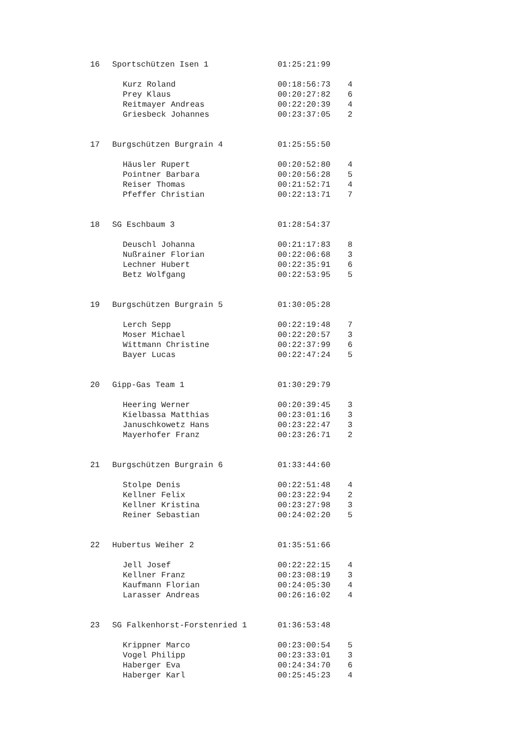| 16 | Sportschützen Isen 1 | 01:25:21:99 | |
| | Kurz Roland | 00:18:56:73 | 4 |
| | Prey Klaus | 00:20:27:82 | 6 |
| | Reitmayer Andreas | 00:22:20:39 | 4 |
| | Griesbeck Johannes | 00:23:37:05 | 2 |
| 17 | Burgschützen Burgrain 4 | 01:25:55:50 | |
| | Häusler Rupert | 00:20:52:80 | 4 |
| | Pointner Barbara | 00:20:56:28 | 5 |
| | Reiser Thomas | 00:21:52:71 | 4 |
| | Pfeffer Christian | 00:22:13:71 | 7 |
| 18 | SG Eschbaum 3 | 01:28:54:37 | |
| | Deuschl Johanna | 00:21:17:83 | 8 |
| | Nußrainer Florian | 00:22:06:68 | 3 |
| | Lechner Hubert | 00:22:35:91 | 6 |
| | Betz Wolfgang | 00:22:53:95 | 5 |
| 19 | Burgschützen Burgrain 5 | 01:30:05:28 | |
| | Lerch Sepp | 00:22:19:48 | 7 |
| | Moser Michael | 00:22:20:57 | 3 |
| | Wittmann Christine | 00:22:37:99 | 6 |
| | Bayer Lucas | 00:22:47:24 | 5 |
| 20 | Gipp-Gas Team 1 | 01:30:29:79 | |
| | Heering Werner | 00:20:39:45 | 3 |
| | Kielbassa Matthias | 00:23:01:16 | 3 |
| | Januschkowetz Hans | 00:23:22:47 | 3 |
| | Mayerhofer Franz | 00:23:26:71 | 2 |
| 21 | Burgschützen Burgrain 6 | 01:33:44:60 | |
| | Stolpe Denis | 00:22:51:48 | 4 |
| | Kellner Felix | 00:23:22:94 | 2 |
| | Kellner Kristina | 00:23:27:98 | 3 |
| | Reiner Sebastian | 00:24:02:20 | 5 |
| 22 | Hubertus Weiher 2 | 01:35:51:66 | |
| | Jell Josef | 00:22:22:15 | 4 |
| | Kellner Franz | 00:23:08:19 | 3 |
| | Kaufmann Florian | 00:24:05:30 | 4 |
| | Larasser Andreas | 00:26:16:02 | 4 |
| 23 | SG Falkenhorst-Forstenried 1 | 01:36:53:48 | |
| | Krippner Marco | 00:23:00:54 | 5 |
| | Vogel Philipp | 00:23:33:01 | 3 |
| | Haberger Eva | 00:24:34:70 | 6 |
| | Haberger Karl | 00:25:45:23 | 4 |